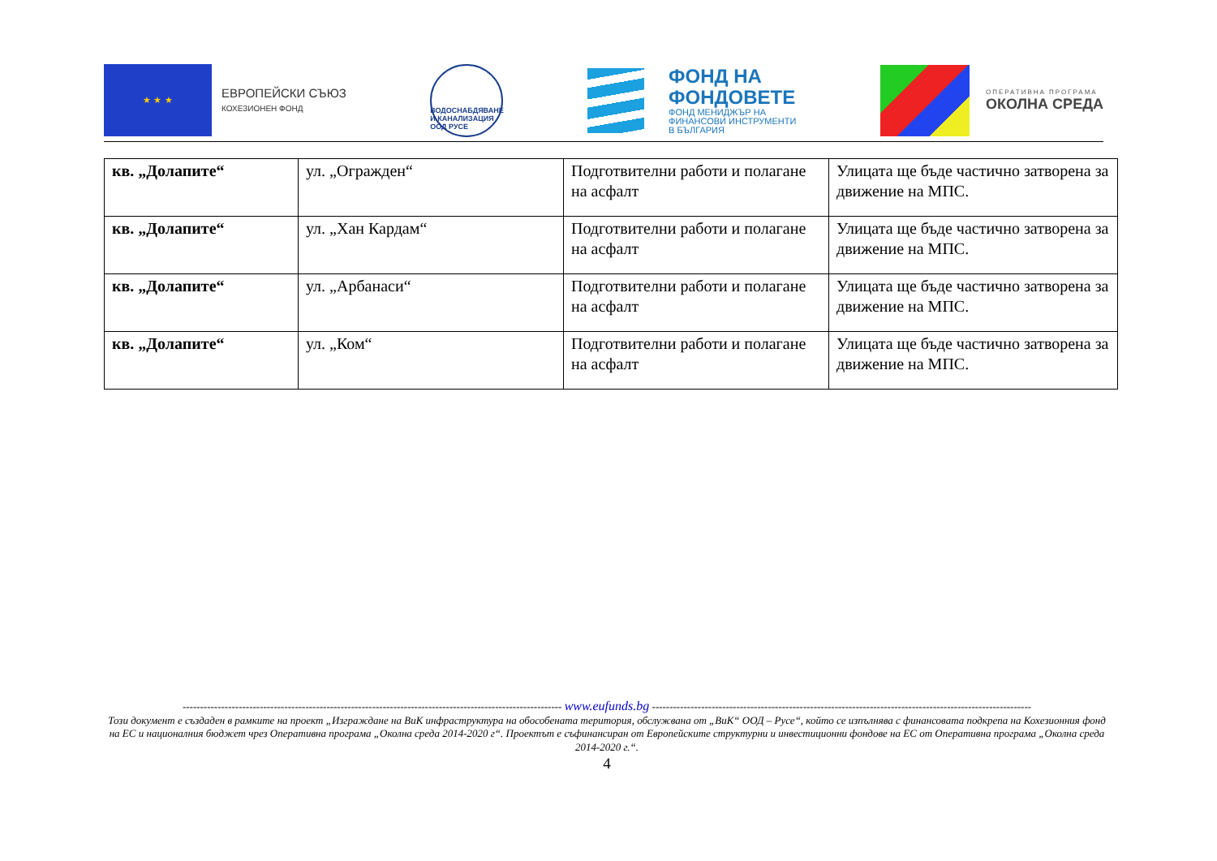★ ★ ★
ЕВРОПЕЙСКИ СЪЮЗ
КОХЕЗИОНЕН ФОНД
ВОДОСНАБДЯВАНЕ И КАНАЛИЗАЦИЯ ООД РУСЕ
ФОНД НА
ФОНДОВЕТЕ
ФОНД МЕНИДЖЪР НА
ФИНАНСОВИ ИНСТРУМЕНТИ
В БЪЛГАРИЯ
ОПЕРАТИВНА ПРОГРАМА
ОКОЛНА СРЕДА
| кв. „Долапите“ | ул. „Огражден“ | Подготвителни работи и полагане на асфалт | Улицата ще бъде частично затворена за движение на МПС. |
| кв. „Долапите“ | ул. „Хан Кардам“ | Подготвителни работи и полагане на асфалт | Улицата ще бъде частично затворена за движение на МПС. |
| кв. „Долапите“ | ул. „Арбанаси“ | Подготвителни работи и полагане на асфалт | Улицата ще бъде частично затворена за движение на МПС. |
| кв. „Долапите“ | ул. „Ком“ | Подготвителни работи и полагане на асфалт | Улицата ще бъде частично затворена за движение на МПС. |
------------------------------------------------------------------------------------------------------------ www.eufunds.bg ------------------------------------------------------------------------------------------------------------
Този документ е създаден в рамките на проект „Изграждане на ВиК инфраструктура на обособената територия, обслужвана от „ВиК“ ООД – Русе“, който се изпълнява с финансовата подкрепа на Кохезионния фонд на ЕС и националния бюджет чрез Оперативна програма „Околна среда 2014-2020 г“. Проектът е съфинансиран от Европейските структурни и инвестиционни фондове на ЕС от Оперативна програма „Околна среда 2014-2020 г.“.
4